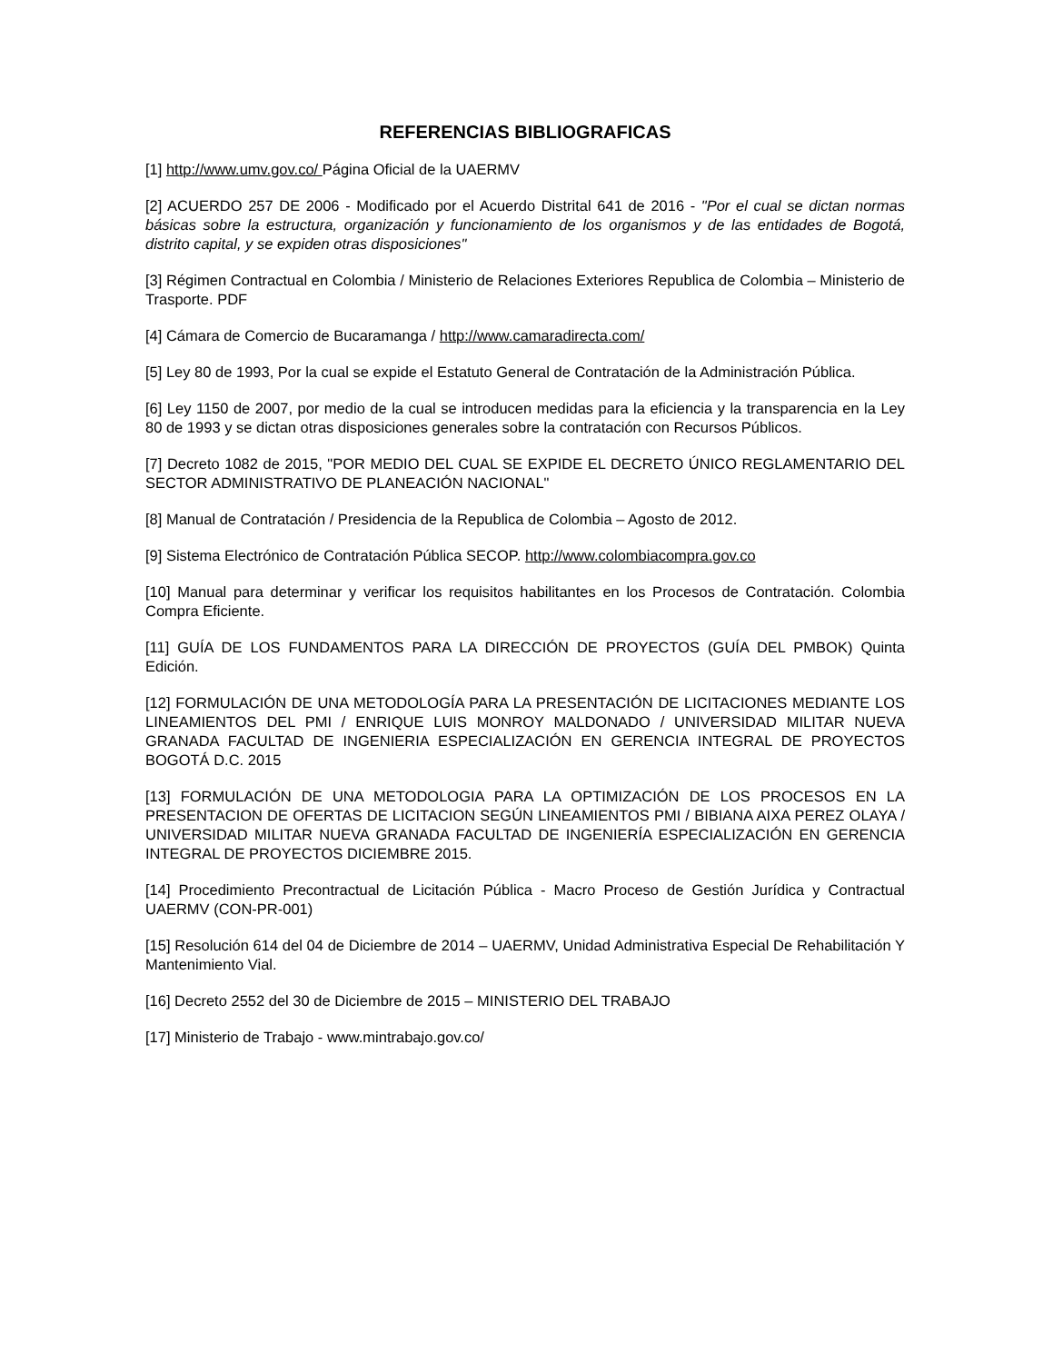REFERENCIAS BIBLIOGRAFICAS
[1] http://www.umv.gov.co/ Página Oficial de la UAERMV
[2] ACUERDO 257 DE 2006 - Modificado por el Acuerdo Distrital 641 de 2016 - "Por el cual se dictan normas básicas sobre la estructura, organización y funcionamiento de los organismos y de las entidades de Bogotá, distrito capital, y se expiden otras disposiciones"
[3] Régimen Contractual en Colombia / Ministerio de Relaciones Exteriores Republica de Colombia – Ministerio de Trasporte. PDF
[4] Cámara de Comercio de Bucaramanga / http://www.camaradirecta.com/
[5] Ley 80 de 1993, Por la cual se expide el Estatuto General de Contratación de la Administración Pública.
[6] Ley 1150 de 2007, por medio de la cual se introducen medidas para la eficiencia y la transparencia en la Ley 80 de 1993 y se dictan otras disposiciones generales sobre la contratación con Recursos Públicos.
[7] Decreto 1082 de 2015, "POR MEDIO DEL CUAL SE EXPIDE EL DECRETO ÚNICO REGLAMENTARIO DEL SECTOR ADMINISTRATIVO DE PLANEACIÓN NACIONAL"
[8] Manual de Contratación / Presidencia de la Republica de Colombia – Agosto de 2012.
[9] Sistema Electrónico de Contratación Pública SECOP. http://www.colombiacompra.gov.co
[10] Manual para determinar y verificar los requisitos habilitantes en los Procesos de Contratación. Colombia Compra Eficiente.
[11] GUÍA DE LOS FUNDAMENTOS PARA LA DIRECCIÓN DE PROYECTOS (GUÍA DEL PMBOK) Quinta Edición.
[12] FORMULACIÓN DE UNA METODOLOGÍA PARA LA PRESENTACIÓN DE LICITACIONES MEDIANTE LOS LINEAMIENTOS DEL PMI / ENRIQUE LUIS MONROY MALDONADO / UNIVERSIDAD MILITAR NUEVA GRANADA FACULTAD DE INGENIERIA ESPECIALIZACIÓN EN GERENCIA INTEGRAL DE PROYECTOS BOGOTÁ D.C. 2015
[13] FORMULACIÓN DE UNA METODOLOGIA PARA LA OPTIMIZACIÓN DE LOS PROCESOS EN LA PRESENTACION DE OFERTAS DE LICITACION SEGÚN LINEAMIENTOS PMI / BIBIANA AIXA PEREZ OLAYA / UNIVERSIDAD MILITAR NUEVA GRANADA FACULTAD DE INGENIERÍA ESPECIALIZACIÓN EN GERENCIA INTEGRAL DE PROYECTOS DICIEMBRE 2015.
[14] Procedimiento Precontractual de Licitación Pública - Macro Proceso de Gestión Jurídica y Contractual UAERMV (CON-PR-001)
[15] Resolución 614 del 04 de Diciembre de 2014 – UAERMV, Unidad Administrativa Especial De Rehabilitación Y Mantenimiento Vial.
[16] Decreto 2552 del 30 de Diciembre de 2015 – MINISTERIO DEL TRABAJO
[17] Ministerio de Trabajo - www.mintrabajo.gov.co/